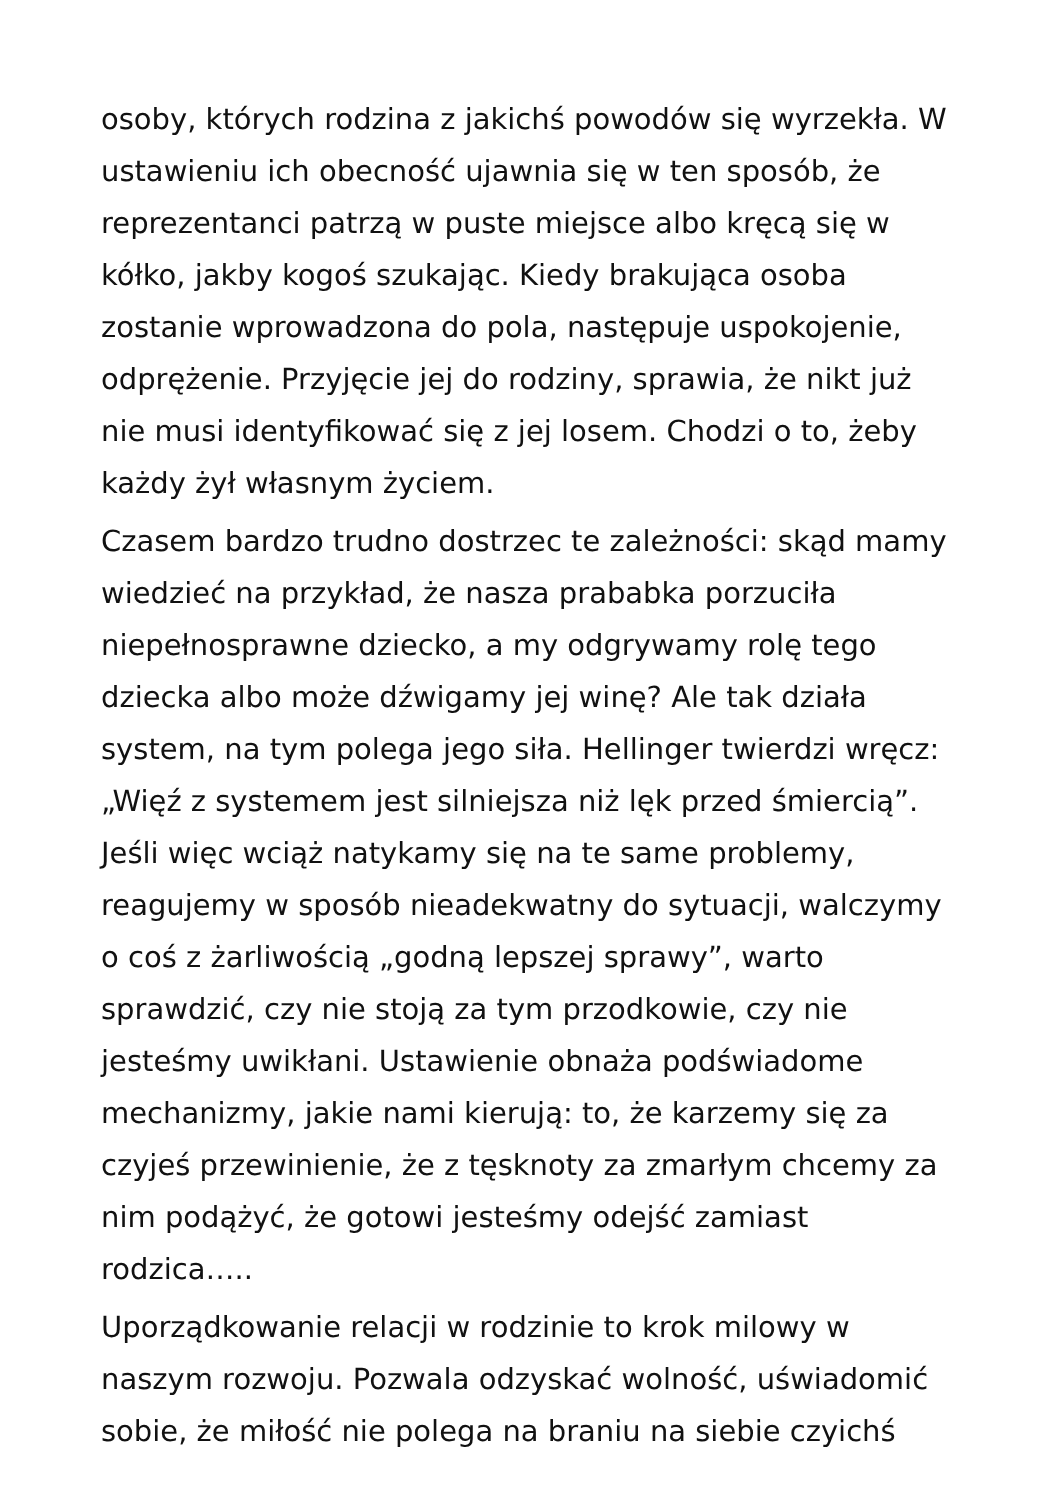osoby, których rodzina z jakichś powodów się wyrzekła. W ustawieniu ich obecność ujawnia się w ten sposób, że reprezentanci patrzą w puste miejsce albo kręcą się w kółko, jakby kogoś szukając. Kiedy brakująca osoba zostanie wprowadzona do pola, następuje uspokojenie, odprężenie. Przyjęcie jej do rodziny, sprawia, że nikt już nie musi identyfikować się z jej losem. Chodzi o to, żeby każdy żył własnym życiem.
Czasem bardzo trudno dostrzec te zależności: skąd mamy wiedzieć na przykład, że nasza prababka porzuciła niepełnosprawne dziecko, a my odgrywamy rolę tego dziecka albo może dźwigamy jej winę? Ale tak działa system, na tym polega jego siła. Hellinger twierdzi wręcz: „Więź z systemem jest silniejsza niż lęk przed śmiercią”. Jeśli więc wciąż natykamy się na te same problemy, reagujemy w sposób nieadekwatny do sytuacji, walczymy o coś z żarliwością „godną lepszej sprawy”, warto sprawdzić, czy nie stoją za tym przodkowie, czy nie jesteśmy uwikłani. Ustawienie obnaża podświadome mechanizmy, jakie nami kierują: to, że karzemy się za czyjeś przewinienie, że z tęsknoty za zmarłym chcemy za nim podążyć, że gotowi jesteśmy odejść zamiast rodzica…..
Uporządkowanie relacji w rodzinie to krok milowy w naszym rozwoju. Pozwala odzyskać wolność, uświadomić sobie, że miłość nie polega na braniu na siebie czyichś